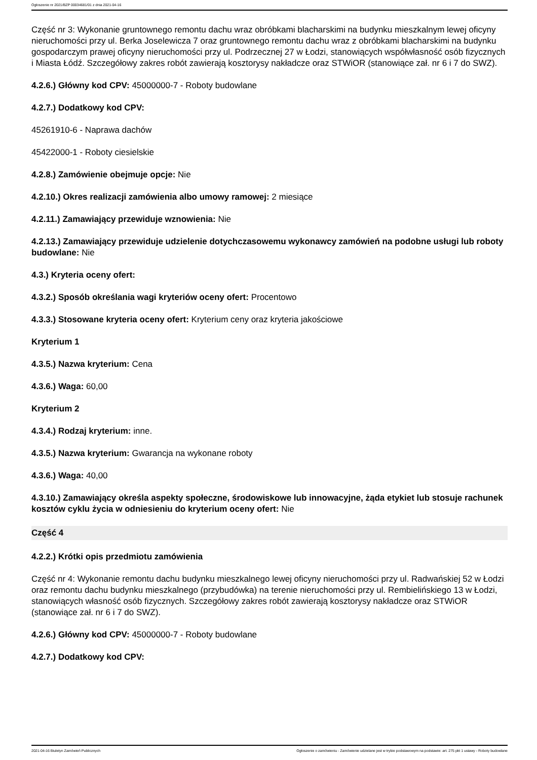Ogłoszenie nr 2021/BZP 00034681/01 z dnia 2021-04-16
Część nr 3: Wykonanie gruntownego remontu dachu wraz obróbkami blacharskimi na budynku mieszkalnym lewej oficyny nieruchomości przy ul. Berka Joselewicza 7 oraz gruntownego remontu dachu wraz z obróbkami blacharskimi na budynku gospodarczym prawej oficyny nieruchomości przy ul. Podrzecznej 27 w Łodzi, stanowiących współwłasność osób fizycznych i Miasta Łódź. Szczegółowy zakres robót zawierają kosztorysy nakładcze oraz STWiOR (stanowiące zał. nr 6 i 7 do SWZ).
4.2.6.) Główny kod CPV: 45000000-7 - Roboty budowlane
4.2.7.) Dodatkowy kod CPV:
45261910-6 - Naprawa dachów
45422000-1 - Roboty ciesielskie
4.2.8.) Zamówienie obejmuje opcje: Nie
4.2.10.) Okres realizacji zamówienia albo umowy ramowej: 2 miesiące
4.2.11.) Zamawiający przewiduje wznowienia: Nie
4.2.13.) Zamawiający przewiduje udzielenie dotychczasowemu wykonawcy zamówień na podobne usługi lub roboty budowlane: Nie
4.3.) Kryteria oceny ofert:
4.3.2.) Sposób określania wagi kryteriów oceny ofert: Procentowo
4.3.3.) Stosowane kryteria oceny ofert: Kryterium ceny oraz kryteria jakościowe
Kryterium 1
4.3.5.) Nazwa kryterium: Cena
4.3.6.) Waga: 60,00
Kryterium 2
4.3.4.) Rodzaj kryterium: inne.
4.3.5.) Nazwa kryterium: Gwarancja na wykonane roboty
4.3.6.) Waga: 40,00
4.3.10.) Zamawiający określa aspekty społeczne, środowiskowe lub innowacyjne, żąda etykiet lub stosuje rachunek kosztów cyklu życia w odniesieniu do kryterium oceny ofert: Nie
Część 4
4.2.2.) Krótki opis przedmiotu zamówienia
Część nr 4: Wykonanie remontu dachu budynku mieszkalnego lewej oficyny nieruchomości przy ul. Radwańskiej 52 w Łodzi oraz remontu dachu budynku mieszkalnego (przybudówka) na terenie nieruchomości przy ul. Rembielińskiego 13 w Łodzi, stanowiących własność osób fizycznych. Szczegółowy zakres robót zawierają kosztorysy nakładcze oraz STWiOR (stanowiące zał. nr 6 i 7 do SWZ).
4.2.6.) Główny kod CPV: 45000000-7 - Roboty budowlane
4.2.7.) Dodatkowy kod CPV:
2021-04-16 Biuletyn Zamówień Publicznych Ogłoszenie o zamówieniu - Zamówienie udzielane jest w trybie podstawowym na podstawie: art. 275 pkt 1 ustawy - Roboty budowlane